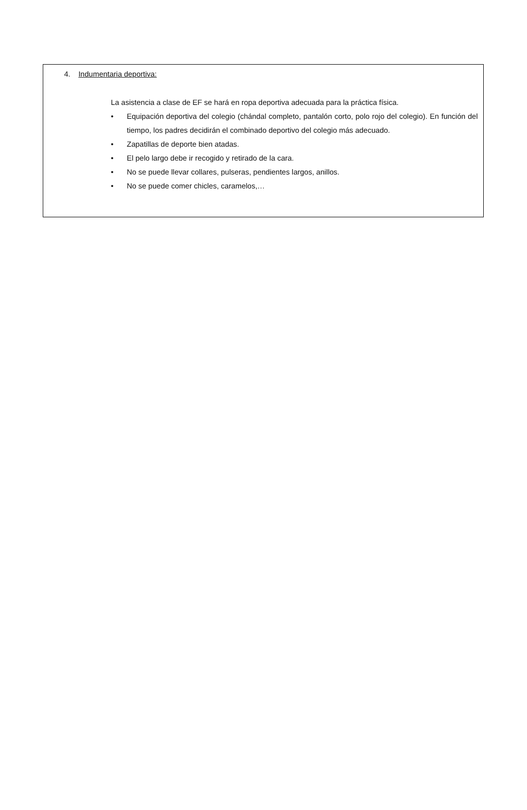4. Indumentaria deportiva:
La asistencia a clase de EF se hará en ropa deportiva adecuada para la práctica física.
• Equipación deportiva del colegio (chándal completo, pantalón corto, polo rojo del colegio). En función del tiempo, los padres decidirán el combinado deportivo del colegio más adecuado.
• Zapatillas de deporte bien atadas.
• El pelo largo debe ir recogido y retirado de la cara.
• No se puede llevar collares, pulseras, pendientes largos, anillos.
• No se puede comer chicles, caramelos,…